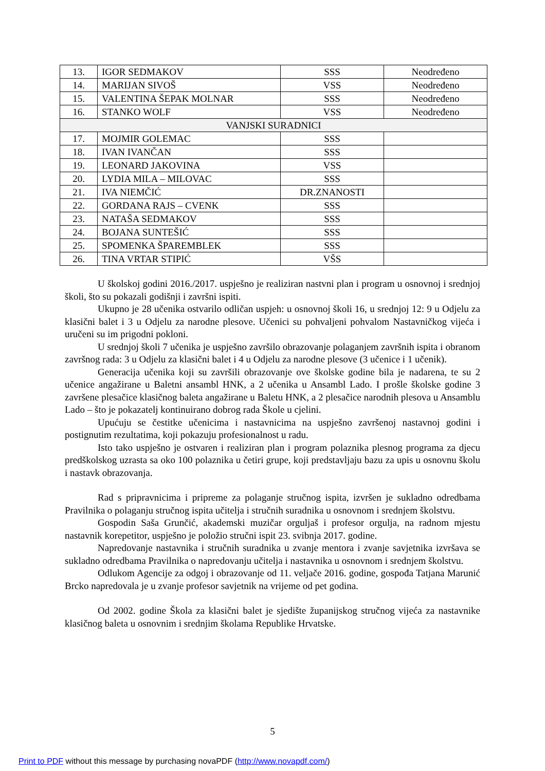| 13. | IGOR SEDMAKOV | SSS | Neodređeno |
| 14. | MARIJAN SIVOŠ | VSS | Neodređeno |
| 15. | VALENTINA ŠEPAK MOLNAR | SSS | Neodređeno |
| 16. | STANKO WOLF | VSS | Neodređeno |
| VANJSKI SURADNICI | | | |
| 17. | MOJMIR GOLEMAC | SSS | |
| 18. | IVAN IVANČAN | SSS | |
| 19. | LEONARD JAKOVINA | VSS | |
| 20. | LYDIA MILA – MILOVAC | SSS | |
| 21. | IVA NIEMČIĆ | DR.ZNANOSTI | |
| 22. | GORDANA RAJS – CVENK | SSS | |
| 23. | NATAŠA SEDMAKOV | SSS | |
| 24. | BOJANA SUNTEŠIĆ | SSS | |
| 25. | SPOMENKA ŠPAREMBLEK | SSS | |
| 26. | TINA VRTAR STIPIĆ | VŠS | |
U školskoj godini 2016./2017. uspješno je realiziran nastvni plan i program u osnovnoj i srednjoj školi, što su pokazali godišnji i završni ispiti.
Ukupno je 28 učenika ostvarilo odličan uspjeh: u osnovnoj školi 16, u srednjoj 12: 9 u Odjelu za klasični balet i 3 u Odjelu za narodne plesove. Učenici su pohvaljeni pohvalom Nastavničkog vijeća i uručeni su im prigodni pokloni.
U srednjoj školi 7 učenika je uspješno završilo obrazovanje polaganjem završnih ispita i obranom završnog rada: 3 u Odjelu za klasični balet i 4 u Odjelu za narodne plesove (3 učenice i 1 učenik).
Generacija učenika koji su završili obrazovanje ove školske godine bila je nadarena, te su 2 učenice angažirane u Baletni ansambl HNK, a 2 učenika u Ansambl Lado. I prošle školske godine 3 završene plesačice klasičnog baleta angažirane u Baletu HNK, a 2 plesačice narodnih plesova u Ansamblu Lado – što je pokazatelj kontinuirano dobrog rada Škole u cjelini.
Upućuju se čestitke učenicima i nastavnicima na uspješno završenoj nastavnoj godini i postignutim rezultatima, koji pokazuju profesionalnost u radu.
Isto tako uspješno je ostvaren i realiziran plan i program polaznika plesnog programa za djecu predškolskog uzrasta sa oko 100 polaznika u četiri grupe, koji predstavljaju bazu za upis u osnovnu školu i nastavk obrazovanja.
Rad s pripravnicima i pripreme za polaganje stručnog ispita, izvršen je sukladno odredbama Pravilnika o polaganju stručnog ispita učitelja i stručnih suradnika u osnovnom i srednjem školstvu.
Gospodin Saša Grunčić, akademski muzičar orguljaš i profesor orgulja, na radnom mjestu nastavnik korepetitor, uspješno je položio stručni ispit 23. svibnja 2017. godine.
Napredovanje nastavnika i stručnih suradnika u zvanje mentora i zvanje savjetnika izvršava se sukladno odredbama Pravilnika o napredovanju učitelja i nastavnika u osnovnom i srednjem školstvu.
Odlukom Agencije za odgoj i obrazovanje od 11. veljače 2016. godine, gospođa Tatjana Marunić Brcko napredovala je u zvanje profesor savjetnik na vrijeme od pet godina.
Od 2002. godine Škola za klasični balet je sjedište županijskog stručnog vijeća za nastavnike klasičnog baleta u osnovnim i srednjim školama Republike Hrvatske.
5
Print to PDF without this message by purchasing novaPDF (http://www.novapdf.com/)